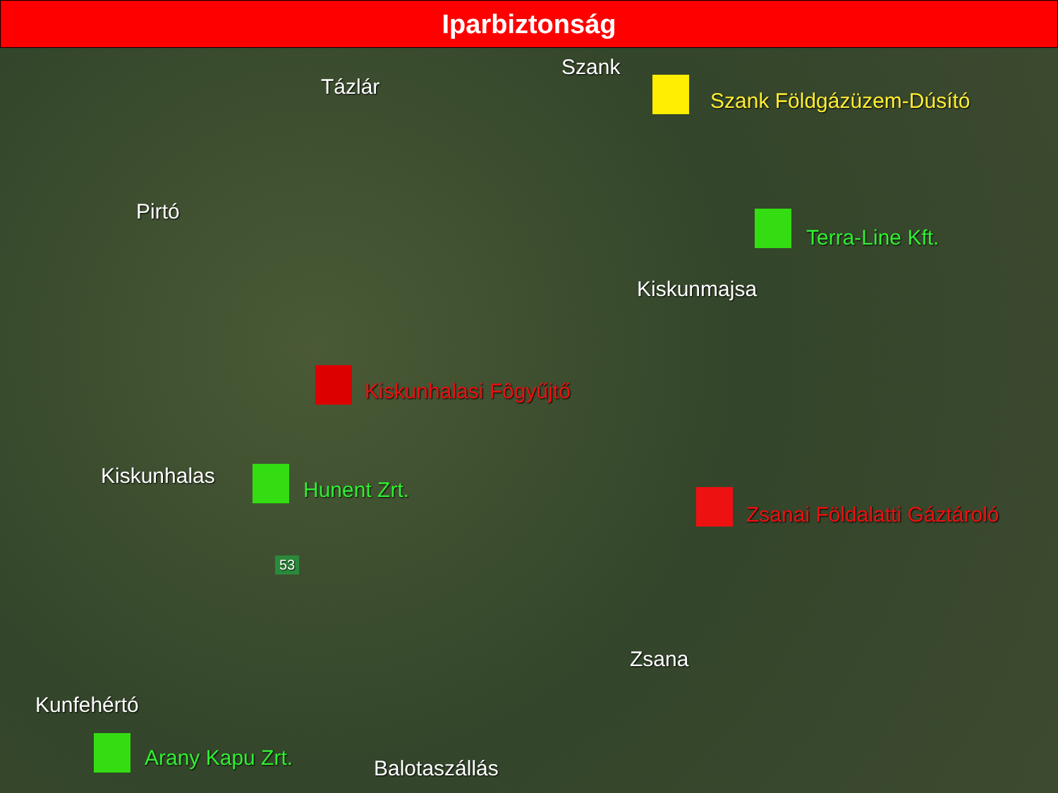Iparbiztonság
Szank
Tázlár
Szank Földgázüzem-Dúsító
Pirtó
Terra-Line Kft.
Kiskunmajsa
Kiskunhalasi Fôgyűjtő
Kiskunhalas
Hunent Zrt.
Zsanai Földalatti Gáztároló
53
Zsana
Kunfehértó
Arany Kapu Zrt. Balotaszállás